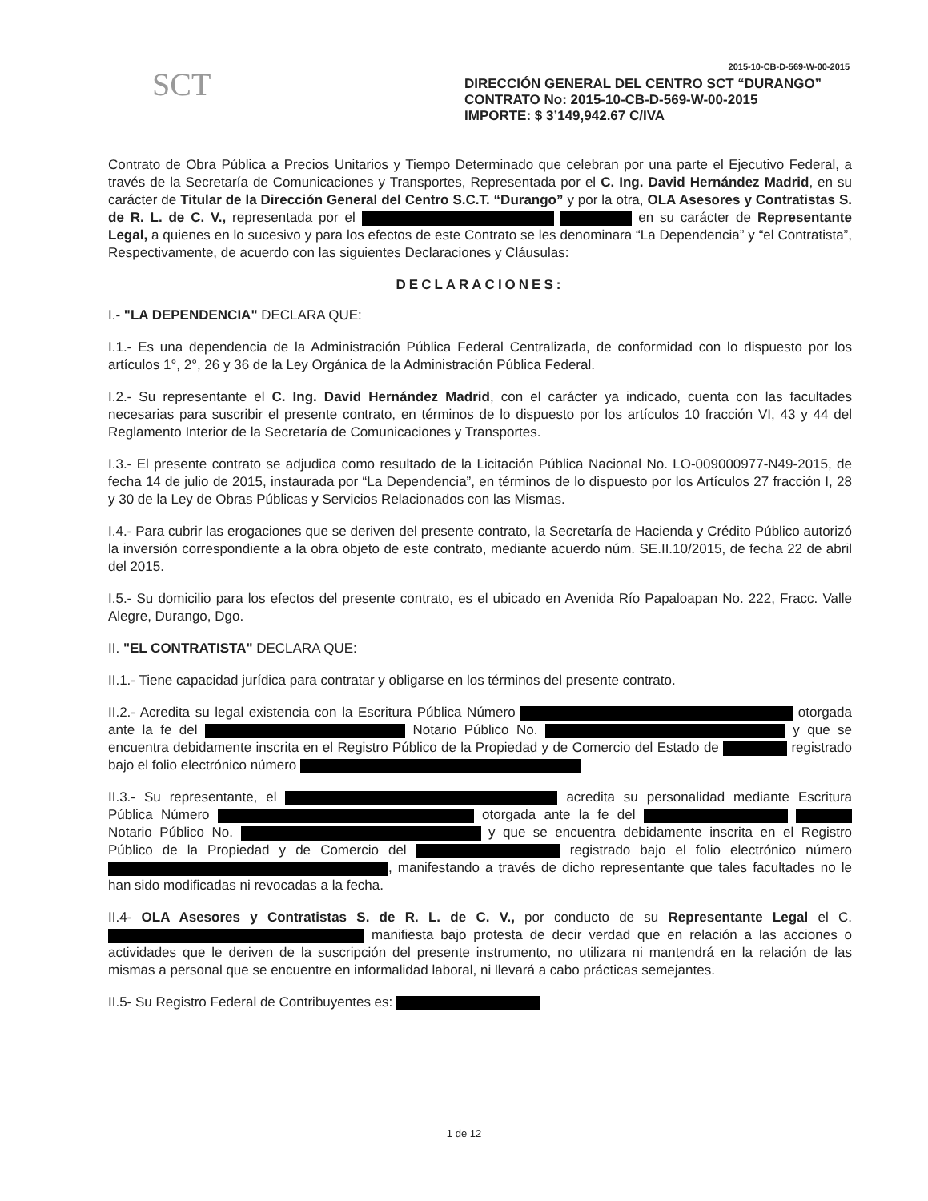2015-10-CB-D-569-W-00-2015
SCT
DIRECCIÓN GENERAL DEL CENTRO SCT “DURANGO”
CONTRATO No: 2015-10-CB-D-569-W-00-2015
IMPORTE: $ 3’149,942.67 C/IVA
Contrato de Obra Pública a Precios Unitarios y Tiempo Determinado que celebran por una parte el Ejecutivo Federal, a través de la Secretaría de Comunicaciones y Transportes, Representada por el C. Ing. David Hernández Madrid, en su carácter de Titular de la Dirección General del Centro S.C.T. “Durango” y por la otra, OLA Asesores y Contratistas S. de R. L. de C. V., representada por el en su carácter de Representante Legal, a quienes en lo sucesivo y para los efectos de este Contrato se les denominara “La Dependencia” y “el Contratista”, Respectivamente, de acuerdo con las siguientes Declaraciones y Cláusulas:
DECLARACIONES:
I.- "LA DEPENDENCIA" DECLARA QUE:
I.1.- Es una dependencia de la Administración Pública Federal Centralizada, de conformidad con lo dispuesto por los artículos 1°, 2°, 26 y 36 de la Ley Orgánica de la Administración Pública Federal.
I.2.- Su representante el C. Ing. David Hernández Madrid, con el carácter ya indicado, cuenta con las facultades necesarias para suscribir el presente contrato, en términos de lo dispuesto por los artículos 10 fracción VI, 43 y 44 del Reglamento Interior de la Secretaría de Comunicaciones y Transportes.
I.3.- El presente contrato se adjudica como resultado de la Licitación Pública Nacional No. LO-009000977-N49-2015, de fecha 14 de julio de 2015, instaurada por “La Dependencia”, en términos de lo dispuesto por los Artículos 27 fracción I, 28 y 30 de la Ley de Obras Públicas y Servicios Relacionados con las Mismas.
I.4.- Para cubrir las erogaciones que se deriven del presente contrato, la Secretaría de Hacienda y Crédito Público autorizó la inversión correspondiente a la obra objeto de este contrato, mediante acuerdo núm. SE.II.10/2015, de fecha 22 de abril del 2015.
I.5.- Su domicilio para los efectos del presente contrato, es el ubicado en Avenida Río Papaloapan No. 222, Fracc. Valle Alegre, Durango, Dgo.
II. "EL CONTRATISTA" DECLARA QUE:
II.1.- Tiene capacidad jurídica para contratar y obligarse en los términos del presente contrato.
II.2.- Acredita su legal existencia con la Escritura Pública Número otorgada ante la fe del Notario Público No. y que se encuentra debidamente inscrita en el Registro Público de la Propiedad y de Comercio del Estado de registrado bajo el folio electrónico número
II.3.- Su representante, el acredita su personalidad mediante Escritura Pública Número otorgada ante la fe del Notario Público No. y que se encuentra debidamente inscrita en el Registro Público de la Propiedad y de Comercio del registrado bajo el folio electrónico número , manifestando a través de dicho representante que tales facultades no le han sido modificadas ni revocadas a la fecha.
II.4- OLA Asesores y Contratistas S. de R. L. de C. V., por conducto de su Representante Legal el C. manifiesta bajo protesta de decir verdad que en relación a las acciones o actividades que le deriven de la suscripción del presente instrumento, no utilizara ni mantendrá en la relación de las mismas a personal que se encuentre en informalidad laboral, ni llevará a cabo prácticas semejantes.
II.5- Su Registro Federal de Contribuyentes es:
1 de 12